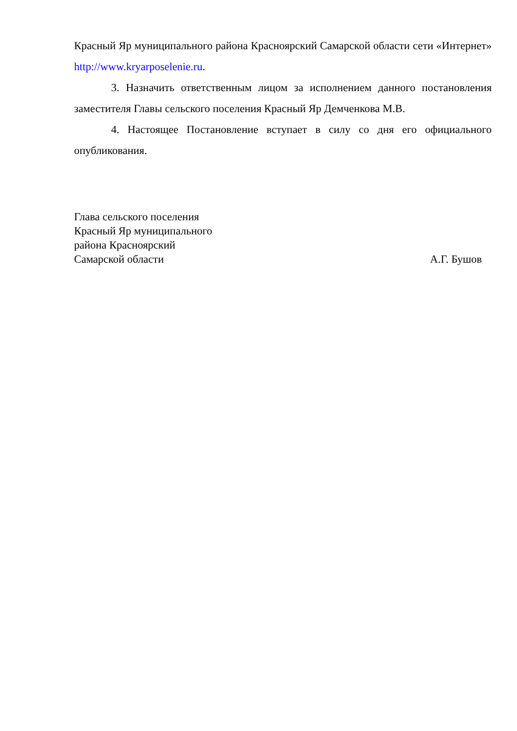Красный Яр муниципального района Красноярский Самарской области сети «Интернет» http://www.kryarposelenie.ru.
3. Назначить ответственным лицом за исполнением данного постановления заместителя Главы сельского поселения Красный Яр Демченкова М.В.
4. Настоящее Постановление вступает в силу со дня его официального опубликования.
Глава сельского поселения
Красный Яр муниципального
района Красноярский
Самарской области А.Г. Бушов